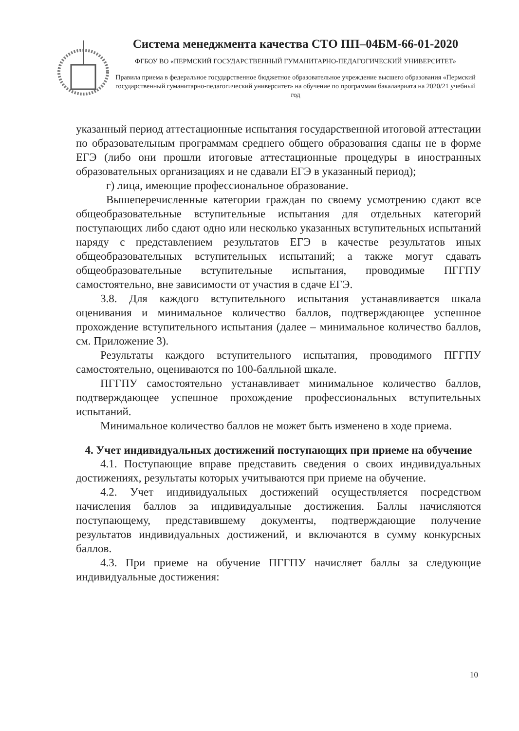Система менеджмента качества СТО ПП–04БМ-66-01-2020
ФГБОУ ВО «ПЕРМСКИЙ ГОСУДАРСТВЕННЫЙ ГУМАНИТАРНО-ПЕДАГОГИЧЕСКИЙ УНИВЕРСИТЕТ»
Правила приема в федеральное государственное бюджетное образовательное учреждение высшего образования «Пермский государственный гуманитарно-педагогический университет» на обучение по программам бакалавриата на 2020/21 учебный год
указанный период аттестационные испытания государственной итоговой аттестации по образовательным программам среднего общего образования сданы не в форме ЕГЭ (либо они прошли итоговые аттестационные процедуры в иностранных образовательных организациях и не сдавали ЕГЭ в указанный период);
г) лица, имеющие профессиональное образование.
Вышеперечисленные категории граждан по своему усмотрению сдают все общеобразовательные вступительные испытания для отдельных категорий поступающих либо сдают одно или несколько указанных вступительных испытаний наряду с представлением результатов ЕГЭ в качестве результатов иных общеобразовательных вступительных испытаний; а также могут сдавать общеобразовательные вступительные испытания, проводимые ПГГПУ самостоятельно, вне зависимости от участия в сдаче ЕГЭ.
3.8. Для каждого вступительного испытания устанавливается шкала оценивания и минимальное количество баллов, подтверждающее успешное прохождение вступительного испытания (далее – минимальное количество баллов, см. Приложение 3).
Результаты каждого вступительного испытания, проводимого ПГГПУ самостоятельно, оцениваются по 100-балльной шкале.
ПГГПУ самостоятельно устанавливает минимальное количество баллов, подтверждающее успешное прохождение профессиональных вступительных испытаний.
Минимальное количество баллов не может быть изменено в ходе приема.
4. Учет индивидуальных достижений поступающих при приеме на обучение
4.1. Поступающие вправе представить сведения о своих индивидуальных достижениях, результаты которых учитываются при приеме на обучение.
4.2. Учет индивидуальных достижений осуществляется посредством начисления баллов за индивидуальные достижения. Баллы начисляются поступающему, представившему документы, подтверждающие получение результатов индивидуальных достижений, и включаются в сумму конкурсных баллов.
4.3. При приеме на обучение ПГГПУ начисляет баллы за следующие индивидуальные достижения:
10